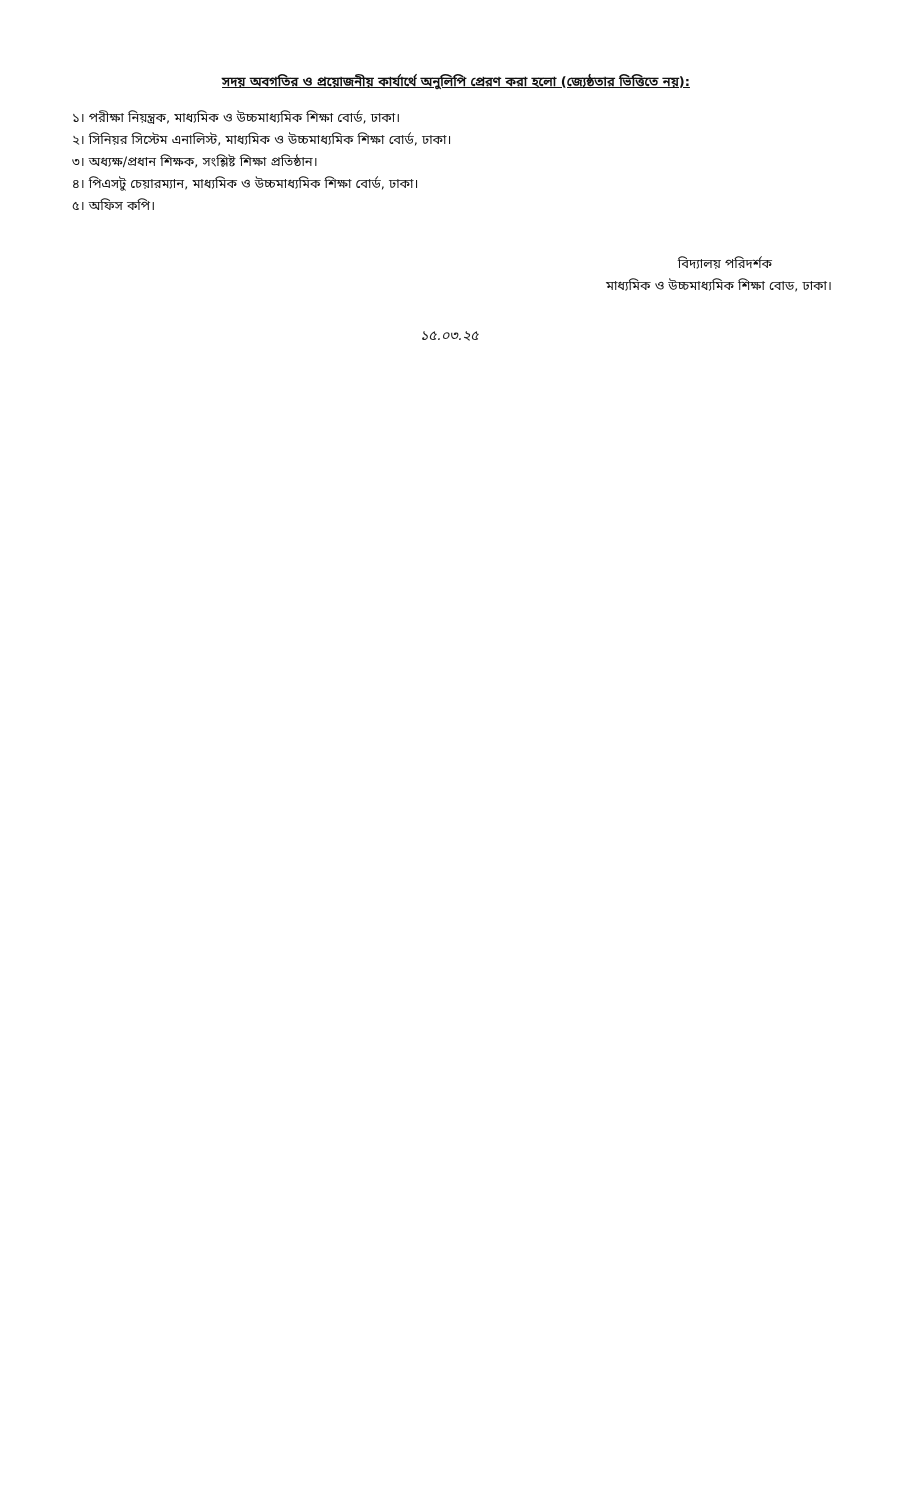সদয় অবগতির ও প্রয়োজনীয় কার্যার্থে অনুলিপি প্রেরণ করা হলো (জ্যেষ্ঠতার ভিত্তিতে নয়):
১। পরীক্ষা নিয়ন্ত্রক, মাধ্যমিক ও উচ্চমাধ্যমিক শিক্ষা বোর্ড, ঢাকা।
২। সিনিয়র সিস্টেম এনালিস্ট, মাধ্যমিক ও উচ্চমাধ্যমিক শিক্ষা বোর্ড, ঢাকা।
৩। অধ্যক্ষ/প্রধান শিক্ষক, সংশ্লিষ্ট শিক্ষা প্রতিষ্ঠান।
৪। পিএসটু চেয়ারম্যান, মাধ্যমিক ও উচ্চমাধ্যমিক শিক্ষা বোর্ড, ঢাকা।
৫। অফিস কপি।
বিদ্যালয় পরিদর্শক
মাধ্যমিক ও উচ্চমাধ্যমিক শিক্ষা বোড, ঢাকা।
১৫.০৩.২৫